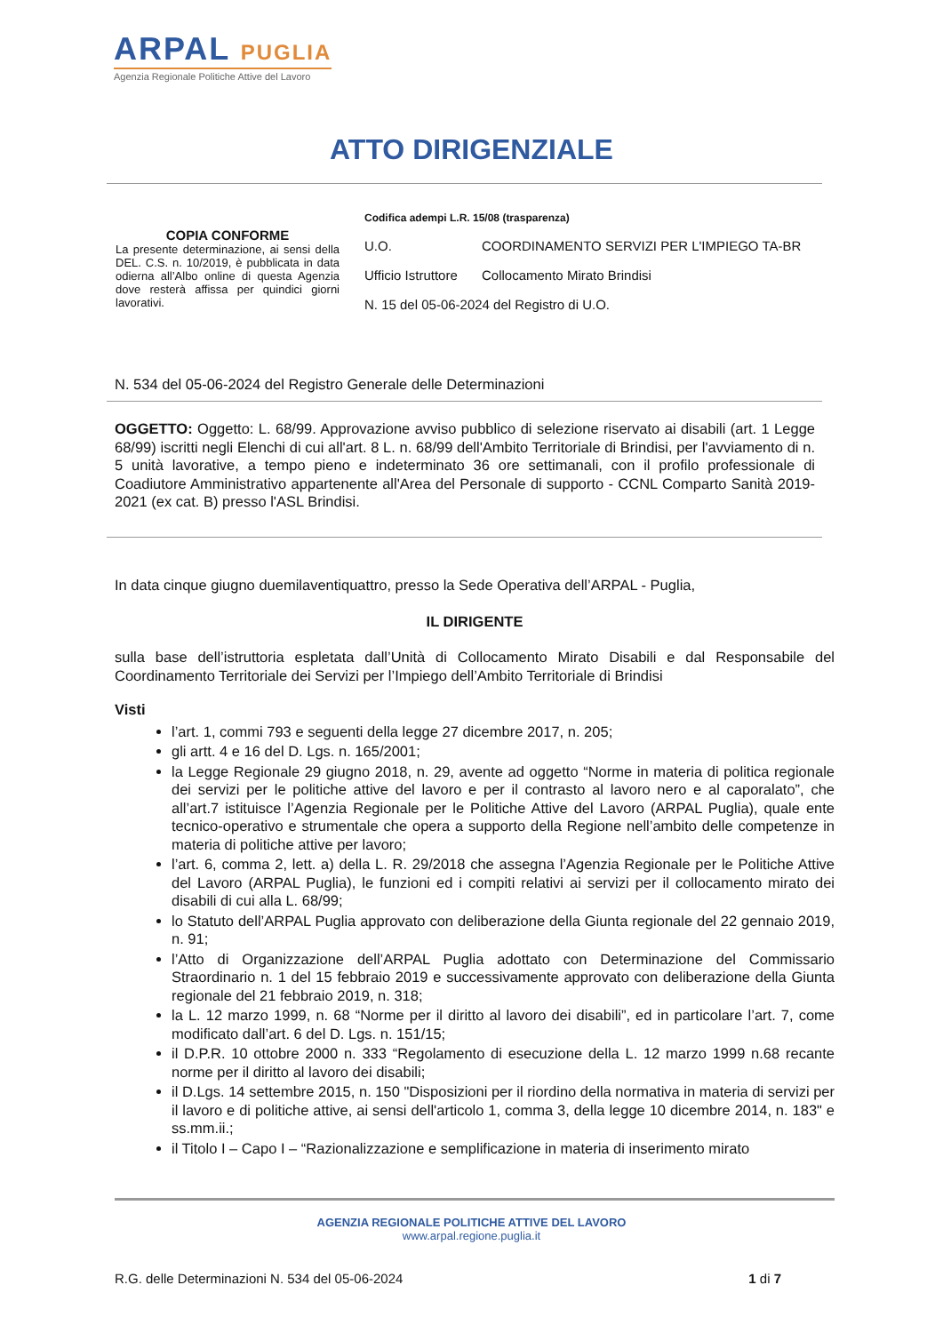ARPAL PUGLIA
Agenzia Regionale Politiche Attive del Lavoro
ATTO DIRIGENZIALE
COPIA CONFORME
La presente determinazione, ai sensi della DEL. C.S. n. 10/2019, è pubblicata in data odierna all’Albo online di questa Agenzia dove resterà affissa per quindici giorni lavorativi.
Codifica adempi L.R. 15/08 (trasparenza)
U.O. COORDINAMENTO SERVIZI PER L'IMPIEGO TA-BR
Ufficio Istruttore
Collocamento Mirato Brindisi
N. 15 del 05-06-2024 del Registro di U.O.
N. 534 del 05-06-2024 del Registro Generale delle Determinazioni
OGGETTO: Oggetto: L. 68/99. Approvazione avviso pubblico di selezione riservato ai disabili (art. 1 Legge 68/99) iscritti negli Elenchi di cui all'art. 8 L. n. 68/99 dell'Ambito Territoriale di Brindisi, per l'avviamento di n. 5 unità lavorative, a tempo pieno e indeterminato 36 ore settimanali, con il profilo professionale di Coadiutore Amministrativo appartenente all'Area del Personale di supporto - CCNL Comparto Sanità 2019-2021 (ex cat. B) presso l'ASL Brindisi.
In data cinque giugno duemilaventiquattro, presso la Sede Operativa dell’ARPAL - Puglia,
IL DIRIGENTE
sulla base dell’istruttoria espletata dall’Unità di Collocamento Mirato Disabili e dal Responsabile del Coordinamento Territoriale dei Servizi per l’Impiego dell’Ambito Territoriale di Brindisi
Visti
l’art. 1, commi 793 e seguenti della legge 27 dicembre 2017, n. 205;
gli artt. 4 e 16 del D. Lgs. n. 165/2001;
la Legge Regionale 29 giugno 2018, n. 29, avente ad oggetto “Norme in materia di politica regionale dei servizi per le politiche attive del lavoro e per il contrasto al lavoro nero e al caporalato”, che all’art.7 istituisce l’Agenzia Regionale per le Politiche Attive del Lavoro (ARPAL Puglia), quale ente tecnico-operativo e strumentale che opera a supporto della Regione nell’ambito delle competenze in materia di politiche attive per lavoro;
l’art. 6, comma 2, lett. a) della L. R. 29/2018 che assegna l’Agenzia Regionale per le Politiche Attive del Lavoro (ARPAL Puglia), le funzioni ed i compiti relativi ai servizi per il collocamento mirato dei disabili di cui alla L. 68/99;
lo Statuto dell’ARPAL Puglia approvato con deliberazione della Giunta regionale del 22 gennaio 2019, n. 91;
l’Atto di Organizzazione dell’ARPAL Puglia adottato con Determinazione del Commissario Straordinario n. 1 del 15 febbraio 2019 e successivamente approvato con deliberazione della Giunta regionale del 21 febbraio 2019, n. 318;
la L. 12 marzo 1999, n. 68 “Norme per il diritto al lavoro dei disabili”, ed in particolare l’art. 7, come modificato dall’art. 6 del D. Lgs. n. 151/15;
il D.P.R. 10 ottobre 2000 n. 333 “Regolamento di esecuzione della L. 12 marzo 1999 n.68 recante norme per il diritto al lavoro dei disabili;
il D.Lgs. 14 settembre 2015, n. 150 "Disposizioni per il riordino della normativa in materia di servizi per il lavoro e di politiche attive, ai sensi dell'articolo 1, comma 3, della legge 10 dicembre 2014, n. 183" e ss.mm.ii.;
il Titolo I – Capo I – “Razionalizzazione e semplificazione in materia di inserimento mirato
AGENZIA REGIONALE POLITICHE ATTIVE DEL LAVORO
www.arpal.regione.puglia.it
R.G. delle Determinazioni N. 534 del 05-06-2024 1 di 7